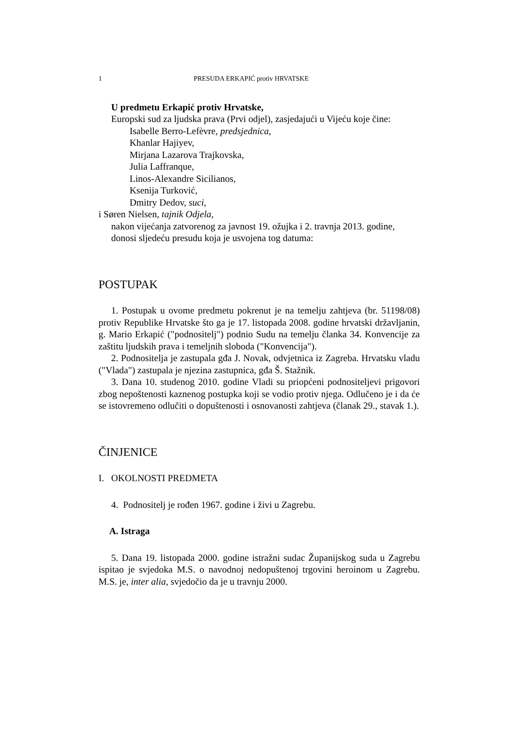1 PRESUDA ERKAPIĆ protiv HRVATSKE
U predmetu Erkapić protiv Hrvatske,
Europski sud za ljudska prava (Prvi odjel), zasjedajući u Vijeću koje čine:
Isabelle Berro-Lefèvre, predsjednica,
Khanlar Hajiyev,
Mirjana Lazarova Trajkovska,
Julia Laffranque,
Linos-Alexandre Sicilianos,
Ksenija Turković,
Dmitry Dedov, suci,
i Søren Nielsen, tajnik Odjela,
nakon vijećanja zatvorenog za javnost 19. ožujka i 2. travnja 2013. godine,
donosi sljedeću presudu koja je usvojena tog datuma:
POSTUPAK
1. Postupak u ovome predmetu pokrenut je na temelju zahtjeva (br. 51198/08) protiv Republike Hrvatske što ga je 17. listopada 2008. godine hrvatski državljanin, g. Mario Erkapić ("podnositelj") podnio Sudu na temelju članka 34. Konvencije za zaštitu ljudskih prava i temeljnih sloboda ("Konvencija").
2. Podnositelja je zastupala gđa J. Novak, odvjetnica iz Zagreba. Hrvatsku vladu ("Vlada") zastupala je njezina zastupnica, gđa Š. Stažnik.
3. Dana 10. studenog 2010. godine Vladi su priopćeni podnositeljevi prigovori zbog nepoštenosti kaznenog postupka koji se vodio protiv njega. Odlučeno je i da će se istovremeno odlučiti o dopuštenosti i osnovanosti zahtjeva (članak 29., stavak 1.).
ČINJENICE
I. OKOLNOSTI PREDMETA
4. Podnositelj je rođen 1967. godine i živi u Zagrebu.
A. Istraga
5. Dana 19. listopada 2000. godine istražni sudac Županijskog suda u Zagrebu ispitao je svjedoka M.S. o navodnoj nedopuštenoj trgovini heroinom u Zagrebu. M.S. je, inter alia, svjedočio da je u travnju 2000.